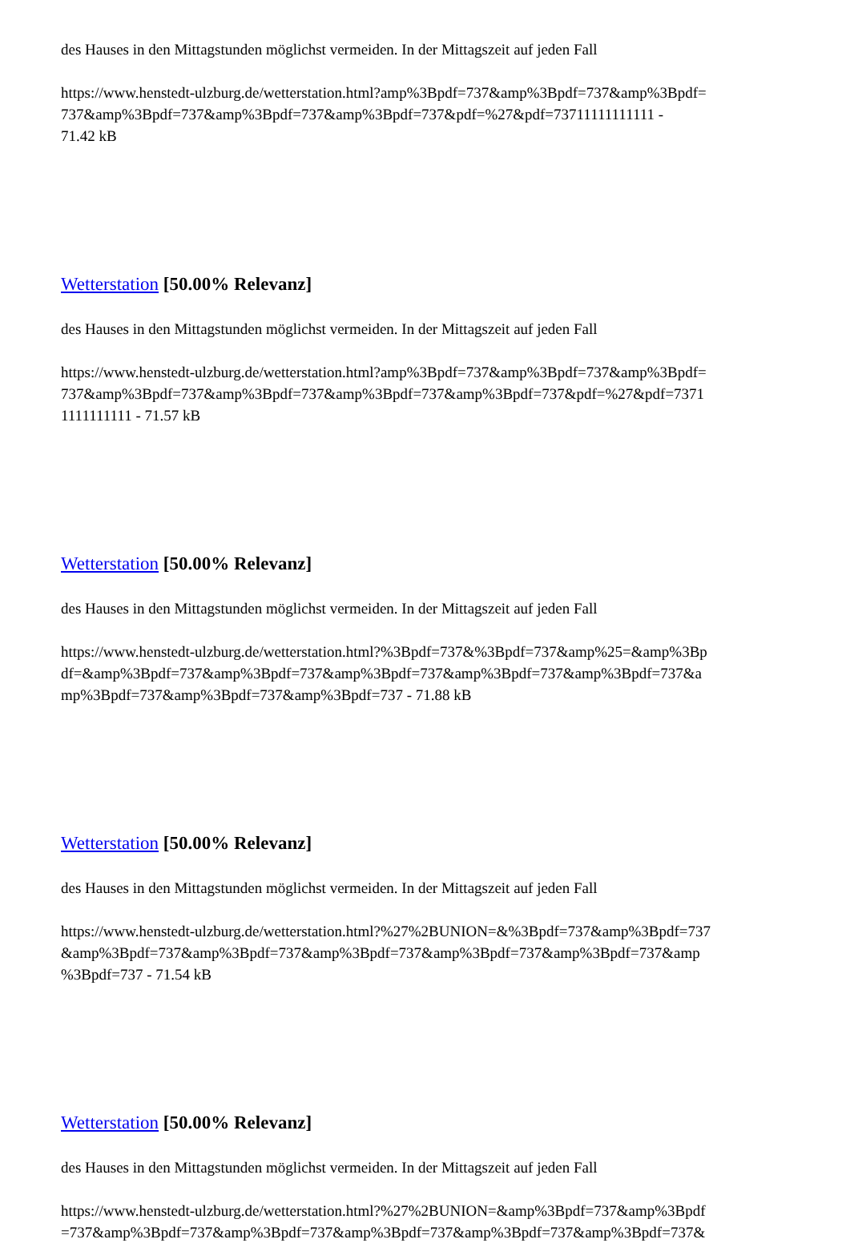des Hauses in den Mittagstunden möglichst vermeiden. In der Mittagszeit auf jeden Fall
https://www.henstedt-ulzburg.de/wetterstation.html?amp%3Bpdf=737&amp%3Bpdf=737&amp%3Bpdf=
737&amp%3Bpdf=737&amp%3Bpdf=737&amp%3Bpdf=737&pdf=%27&pdf=73711111111111 -
71.42 kB
Wetterstation [50.00% Relevanz]
des Hauses in den Mittagstunden möglichst vermeiden. In der Mittagszeit auf jeden Fall
https://www.henstedt-ulzburg.de/wetterstation.html?amp%3Bpdf=737&amp%3Bpdf=737&amp%3Bpdf=
737&amp%3Bpdf=737&amp%3Bpdf=737&amp%3Bpdf=737&amp%3Bpdf=737&pdf=%27&pdf=7371
1111111111 - 71.57 kB
Wetterstation [50.00% Relevanz]
des Hauses in den Mittagstunden möglichst vermeiden. In der Mittagszeit auf jeden Fall
https://www.henstedt-ulzburg.de/wetterstation.html?%3Bpdf=737&%3Bpdf=737&amp%25=&amp%3Bp
df=&amp%3Bpdf=737&amp%3Bpdf=737&amp%3Bpdf=737&amp%3Bpdf=737&amp%3Bpdf=737&a
mp%3Bpdf=737&amp%3Bpdf=737&amp%3Bpdf=737 - 71.88 kB
Wetterstation [50.00% Relevanz]
des Hauses in den Mittagstunden möglichst vermeiden. In der Mittagszeit auf jeden Fall
https://www.henstedt-ulzburg.de/wetterstation.html?%27%2BUNION=&%3Bpdf=737&amp%3Bpdf=737
&amp%3Bpdf=737&amp%3Bpdf=737&amp%3Bpdf=737&amp%3Bpdf=737&amp%3Bpdf=737&amp
%3Bpdf=737 - 71.54 kB
Wetterstation [50.00% Relevanz]
des Hauses in den Mittagstunden möglichst vermeiden. In der Mittagszeit auf jeden Fall
https://www.henstedt-ulzburg.de/wetterstation.html?%27%2BUNION=&amp%3Bpdf=737&amp%3Bpdf
=737&amp%3Bpdf=737&amp%3Bpdf=737&amp%3Bpdf=737&amp%3Bpdf=737&amp%3Bpdf=737&